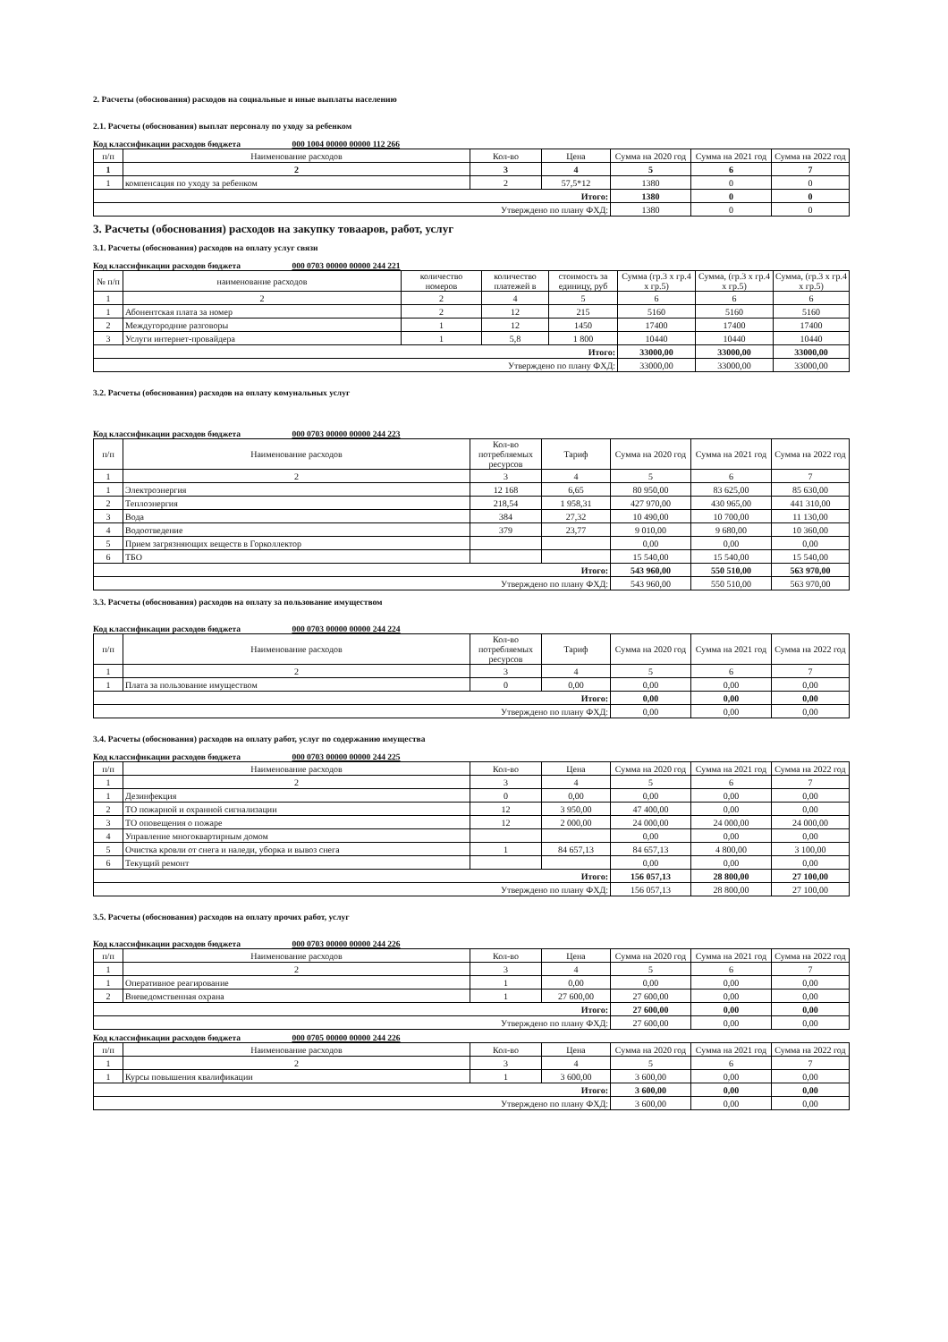2. Расчеты (обоснования) расходов на социальные и иные выплаты населению
2.1. Расчеты (обоснования) выплат персоналу по уходу за ребенком
Код классификации расходов бюджета 000 1004 00000 00000 112 266
| п/п | Наименование расходов | Кол-во | Цена | Сумма на 2020 год | Сумма на 2021 год | Сумма на 2022 год |
| --- | --- | --- | --- | --- | --- | --- |
| 1 | 2 | 3 | 4 | 5 | 6 | 7 |
| 1 | компенсация по уходу за ребенком | 2 | 57,5*12 | 1380 | 0 | 0 |
| Итого: | | | | 1380 | 0 | 0 |
| Утверждено по плану ФХД: | | | | 1380 | 0 | 0 |
3. Расчеты (обоснования) расходов на закупку товааров, работ, услуг
3.1. Расчеты (обоснования) расходов на оплату услуг связи
Код классификации расходов бюджета 000 0703 00000 00000 244 221
| № п/п | наименование расходов | количество номеров | количество платежей в | стоимость за единицу, руб | Сумма (гр.3 х гр.4 х гр.5) | Сумма, (гр.3 х гр.4 х гр.5) | Сумма, (гр.3 х гр.4 х гр.5) |
| --- | --- | --- | --- | --- | --- | --- | --- |
| 1 | 2 | 2 | 4 | 5 | 6 | 6 | 6 |
| 1 | Абонентская плата за номер | 2 | 12 | 215 | 5160 | 5160 | 5160 |
| 2 | Междугородние разговоры | 1 | 12 | 1450 | 17400 | 17400 | 17400 |
| 3 | Услуги интернет-провайдера | 1 | 5,8 | 1 800 | 10440 | 10440 | 10440 |
| Итого: | | | | | 33000,00 | 33000,00 | 33000,00 |
| Утверждено по плану ФХД: | | | | | 33000,00 | 33000,00 | 33000,00 |
3.2. Расчеты (обоснования) расходов на оплату комунальных услуг
Код классификации расходов бюджета 000 0703 00000 00000 244 223
| п/п | Наименование расходов | Кол-во потребляемых ресурсов | Тариф | Сумма на 2020 год | Сумма на 2021 год | Сумма на 2022 год |
| --- | --- | --- | --- | --- | --- | --- |
| 1 | 2 | 3 | 4 | 5 | 6 | 7 |
| 1 | Электроэнергия | 12 168 | 6,65 | 80 950,00 | 83 625,00 | 85 630,00 |
| 2 | Теплоэнергия | 218,54 | 1 958,31 | 427 970,00 | 430 965,00 | 441 310,00 |
| 3 | Вода | 384 | 27,32 | 10 490,00 | 10 700,00 | 11 130,00 |
| 4 | Водоотведение | 379 | 23,77 | 9 010,00 | 9 680,00 | 10 360,00 |
| 5 | Прием загрязняющих веществ в Горколлектор | | | 0,00 | 0,00 | 0,00 |
| 6 | ТБО | | | 15 540,00 | 15 540,00 | 15 540,00 |
| Итого: | | | | 543 960,00 | 550 510,00 | 563 970,00 |
| Утверждено по плану ФХД: | | | | 543 960,00 | 550 510,00 | 563 970,00 |
3.3. Расчеты (обоснования) расходов на оплату за пользование имуществом
Код классификации расходов бюджета 000 0703 00000 00000 244 224
| п/п | Наименование расходов | Кол-во потребляемых ресурсов | Тариф | Сумма на 2020 год | Сумма на 2021 год | Сумма на 2022 год |
| --- | --- | --- | --- | --- | --- | --- |
| 1 | 2 | 3 | 4 | 5 | 6 | 7 |
| 1 | Плата за пользование имуществом | 0 | 0,00 | 0,00 | 0,00 | 0,00 |
| Итого: | | | | 0,00 | 0,00 | 0,00 |
| Утверждено по плану ФХД: | | | | 0,00 | 0,00 | 0,00 |
3.4. Расчеты (обоснования) расходов на оплату работ, услуг по содержанию имущества
Код классификации расходов бюджета 000 0703 00000 00000 244 225
| п/п | Наименование расходов | Кол-во | Цена | Сумма на 2020 год | Сумма на 2021 год | Сумма на 2022 год |
| --- | --- | --- | --- | --- | --- | --- |
| 1 | 2 | 3 | 4 | 5 | 6 | 7 |
| 1 | Дезинфекция | 0 | 0,00 | 0,00 | 0,00 | 0,00 |
| 2 | ТО пожарной и охранной сигнализации | 12 | 3 950,00 | 47 400,00 | 0,00 | 0,00 |
| 3 | ТО оповещения о пожаре | 12 | 2 000,00 | 24 000,00 | 24 000,00 | 24 000,00 |
| 4 | Управление многоквартирным домом | | | 0,00 | 0,00 | 0,00 |
| 5 | Очистка кровли от снега и наледи, уборка и вывоз снега | 1 | 84 657,13 | 84 657,13 | 4 800,00 | 3 100,00 |
| 6 | Текущий ремонт | | | 0,00 | 0,00 | 0,00 |
| Итого: | | | | 156 057,13 | 28 800,00 | 27 100,00 |
| Утверждено по плану ФХД: | | | | 156 057,13 | 28 800,00 | 27 100,00 |
3.5. Расчеты (обоснования) расходов на оплату прочих работ, услуг
Код классификации расходов бюджета 000 0703 00000 00000 244 226
| п/п | Наименование расходов | Кол-во | Цена | Сумма на 2020 год | Сумма на 2021 год | Сумма на 2022 год |
| --- | --- | --- | --- | --- | --- | --- |
| 1 | 2 | 3 | 4 | 5 | 6 | 7 |
| 1 | Оперативное реагирование | 1 | 0,00 | 0,00 | 0,00 | 0,00 |
| 2 | Вневедомственная охрана | 1 | 27 600,00 | 27 600,00 | 0,00 | 0,00 |
| Итого: | | | | 27 600,00 | 0,00 | 0,00 |
| Утверждено по плану ФХД: | | | | 27 600,00 | 0,00 | 0,00 |
Код классификации расходов бюджета 000 0705 00000 00000 244 226
| п/п | Наименование расходов | Кол-во | Цена | Сумма на 2020 год | Сумма на 2021 год | Сумма на 2022 год |
| --- | --- | --- | --- | --- | --- | --- |
| 1 | 2 | 3 | 4 | 5 | 6 | 7 |
| 1 | Курсы повышения квалификации | 1 | 3 600,00 | 3 600,00 | 0,00 | 0,00 |
| Итого: | | | | 3 600,00 | 0,00 | 0,00 |
| Утверждено по плану ФХД: | | | | 3 600,00 | 0,00 | 0,00 |